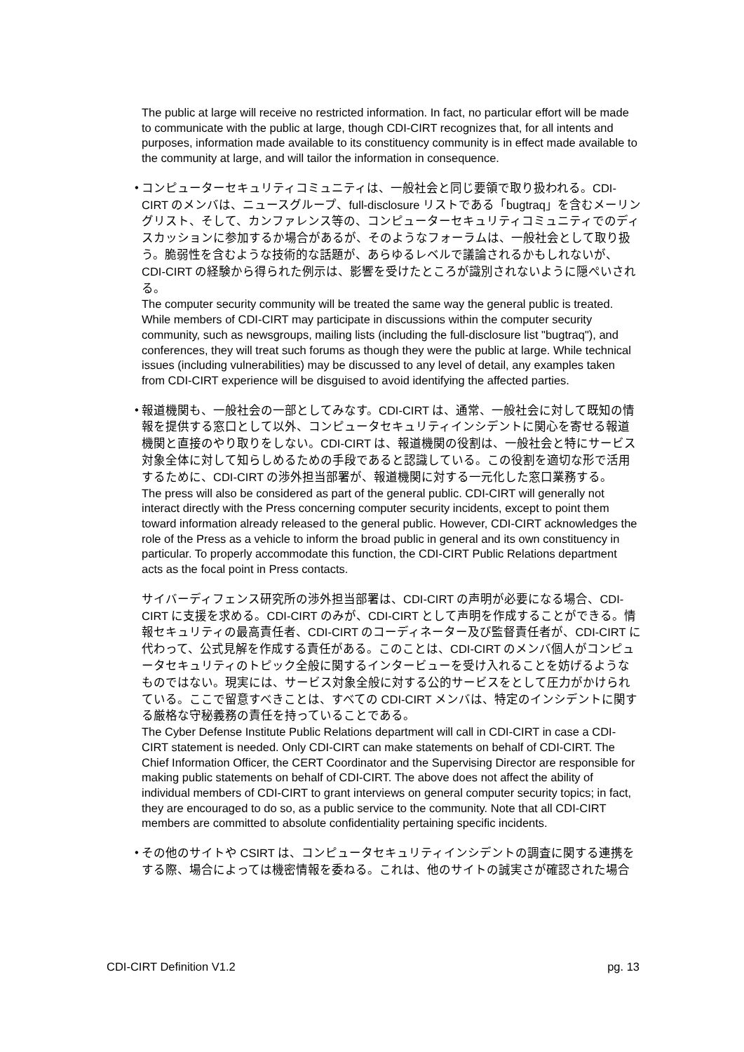The public at large will receive no restricted information. In fact, no particular effort will be made to communicate with the public at large, though CDI-CIRT recognizes that, for all intents and purposes, information made available to its constituency community is in effect made available to the community at large, and will tailor the information in consequence.
• コンピューターセキュリティコミュニティは、一般社会と同じ要領で取り扱われる。CDI-CIRT のメンバは、ニュースグループ、full-disclosure リストである「bugtraq」を含むメーリングリスト、そして、カンファレンス等の、コンピューターセキュリティコミュニティでのディスカッションに参加するか場合があるが、そのようなフォーラムは、一般社会として取り扱う。脆弱性を含むような技術的な話題が、あらゆるレベルで議論されるかもしれないが、CDI-CIRT の経験から得られた例示は、影響を受けたところが識別されないように隠ぺいされる。
The computer security community will be treated the same way the general public is treated. While members of CDI-CIRT may participate in discussions within the computer security community, such as newsgroups, mailing lists (including the full-disclosure list "bugtraq"), and conferences, they will treat such forums as though they were the public at large. While technical issues (including vulnerabilities) may be discussed to any level of detail, any examples taken from CDI-CIRT experience will be disguised to avoid identifying the affected parties.
• 報道機関も、一般社会の一部としてみなす。CDI-CIRT は、通常、一般社会に対して既知の情報を提供する窓口として以外、コンピュータセキュリティインシデントに関心を寄せる報道機関と直接のやり取りをしない。CDI-CIRT は、報道機関の役割は、一般社会と特にサービス対象全体に対して知らしめるための手段であると認識している。この役割を適切な形で活用するために、CDI-CIRT の渉外担当部署が、報道機関に対する一元化した窓口業務する。
The press will also be considered as part of the general public. CDI-CIRT will generally not interact directly with the Press concerning computer security incidents, except to point them toward information already released to the general public. However, CDI-CIRT acknowledges the role of the Press as a vehicle to inform the broad public in general and its own constituency in particular. To properly accommodate this function, the CDI-CIRT Public Relations department acts as the focal point in Press contacts.
サイバーディフェンス研究所の渉外担当部署は、CDI-CIRT の声明が必要になる場合、CDI-CIRT に支援を求める。CDI-CIRT のみが、CDI-CIRT として声明を作成することができる。情報セキュリティの最高責任者、CDI-CIRT のコーディネーター及び監督責任者が、CDI-CIRT に代わって、公式見解を作成する責任がある。このことは、CDI-CIRT のメンバ個人がコンピュータセキュリティのトピック全般に関するインタービューを受け入れることを妨げるようなものではない。現実には、サービス対象全般に対する公的サービスをとして圧力がかけられている。ここで留意すべきことは、すべての CDI-CIRT メンバは、特定のインシデントに関する厳格な守秘義務の責任を持っていることである。
The Cyber Defense Institute Public Relations department will call in CDI-CIRT in case a CDI-CIRT statement is needed. Only CDI-CIRT can make statements on behalf of CDI-CIRT. The Chief Information Officer, the CERT Coordinator and the Supervising Director are responsible for making public statements on behalf of CDI-CIRT. The above does not affect the ability of individual members of CDI-CIRT to grant interviews on general computer security topics; in fact, they are encouraged to do so, as a public service to the community. Note that all CDI-CIRT members are committed to absolute confidentiality pertaining specific incidents.
• その他のサイトや CSIRT は、コンピュータセキュリティインシデントの調査に関する連携をする際、場合によっては機密情報を委ねる。これは、他のサイトの誠実さが確認された場合
CDI-CIRT Definition V1.2 pg. 13